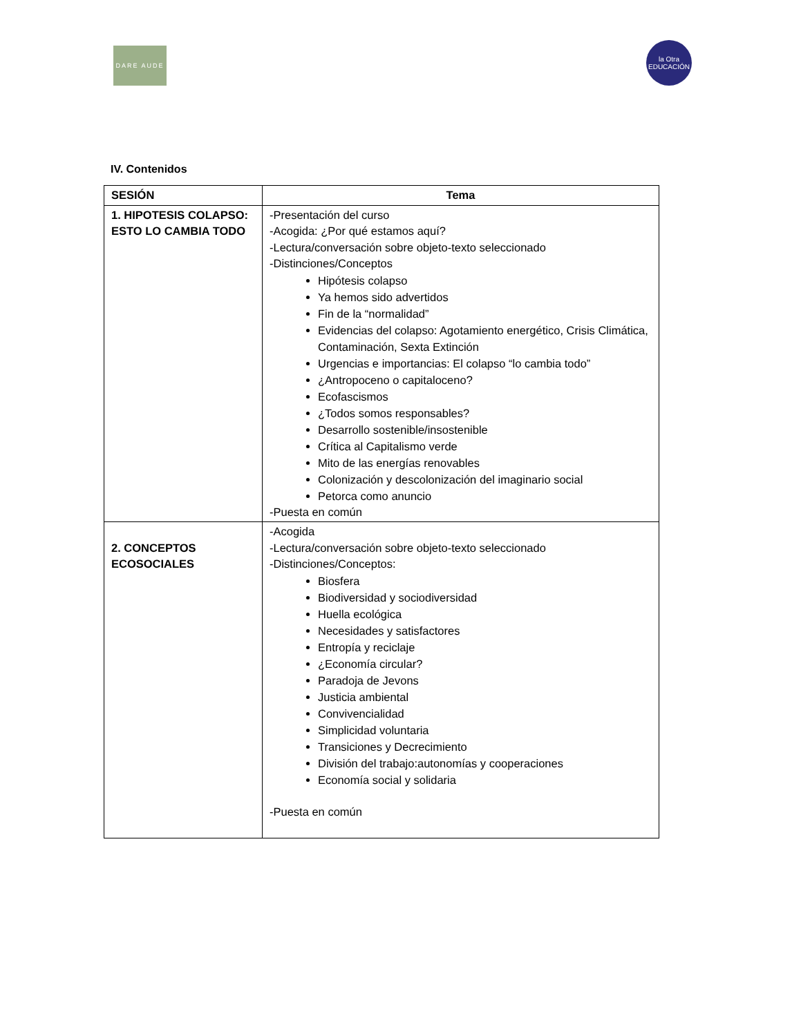DARE AUDE
la Otra
EDUCACIÓN
IV. Contenidos
| SESIÓN | Tema |
| --- | --- |
| 1. HIPOTESIS COLAPSO: ESTO LO CAMBIA TODO | -Presentación del curso -Acogida: ¿Por qué estamos aquí? -Lectura/conversación sobre objeto-texto seleccionado -Distinciones/Conceptos Hipótesis colapso Ya hemos sido advertidos Fin de la “normalidad” Evidencias del colapso: Agotamiento energético, Crisis Climática, Contaminación, Sexta Extinción Urgencias e importancias: El colapso “lo cambia todo” ¿Antropoceno o capitaloceno? Ecofascismos ¿Todos somos responsables? Desarrollo sostenible/insostenible Crítica al Capitalismo verde Mito de las energías renovables Colonización y descolonización del imaginario social Petorca como anuncio -Puesta en común |
| 2. CONCEPTOS ECOSOCIALES | -Acogida -Lectura/conversación sobre objeto-texto seleccionado -Distinciones/Conceptos: Biosfera Biodiversidad y sociodiversidad Huella ecológica Necesidades y satisfactores Entropía y reciclaje ¿Economía circular? Paradoja de Jevons Justicia ambiental Convivencialidad Simplicidad voluntaria Transiciones y Decrecimiento División del trabajo:autonomías y cooperaciones Economía social y solidaria -Puesta en común |